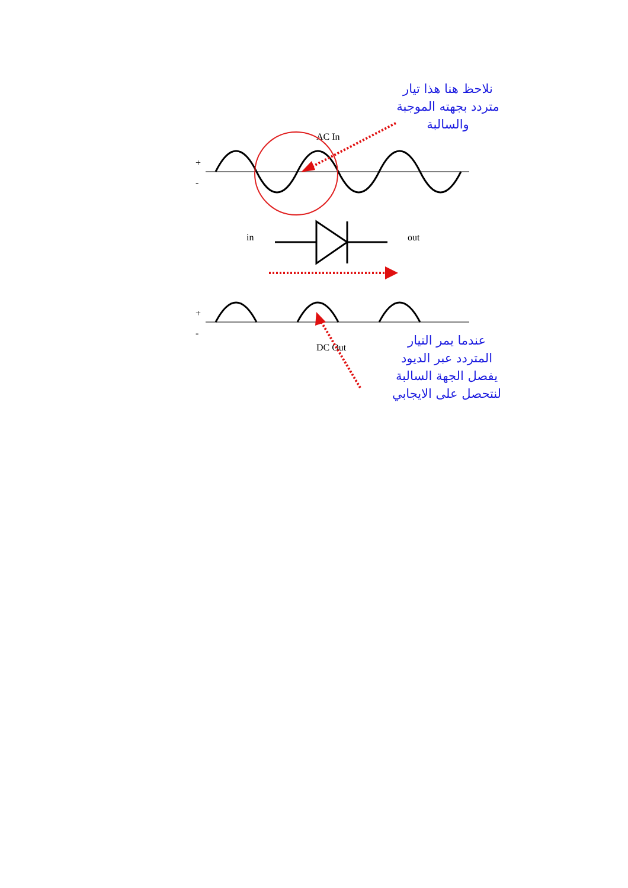نلاحظ هنا هذا تيار
متردد بجهته الموجبة
والسالبة
AC In
+
-
in
out
+
-
DC Out
عندما يمر التيار
المتردد عبر الديود
يفصل الجهة السالبة
لنتحصل على الايجابي